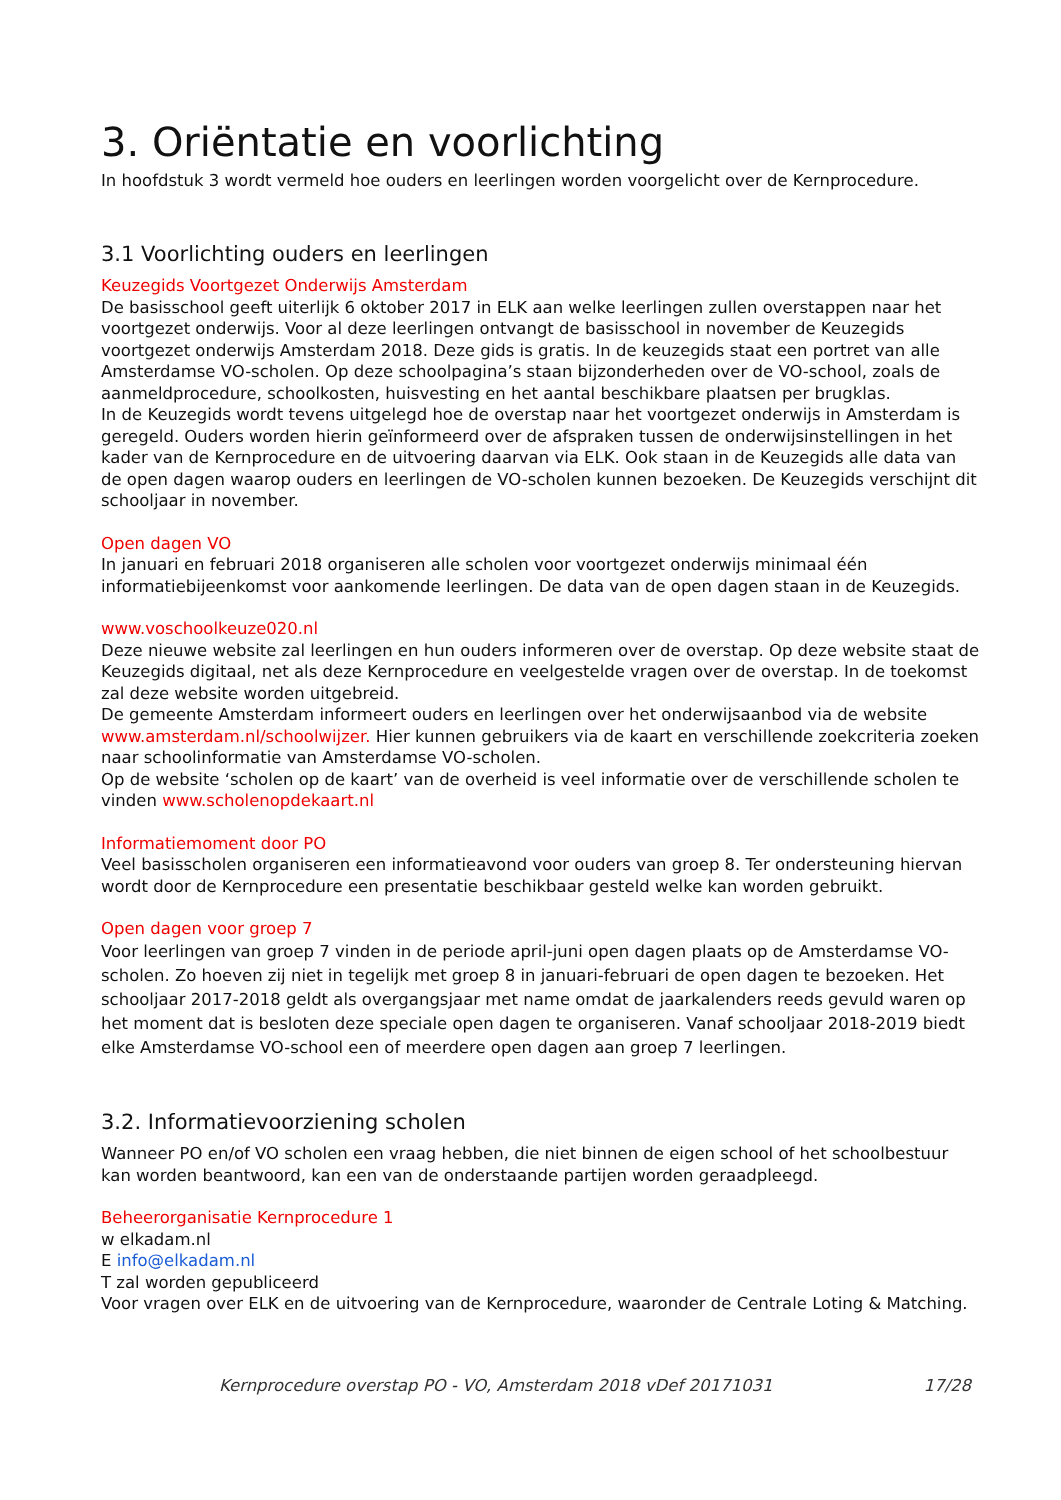3. Oriëntatie en voorlichting
In hoofdstuk 3 wordt vermeld hoe ouders en leerlingen worden voorgelicht over de Kernprocedure.
3.1 Voorlichting ouders en leerlingen
Keuzegids Voortgezet Onderwijs Amsterdam
De basisschool geeft uiterlijk 6 oktober 2017 in ELK aan welke leerlingen zullen overstappen naar het voortgezet onderwijs. Voor al deze leerlingen ontvangt de basisschool in november de Keuzegids voortgezet onderwijs Amsterdam 2018. Deze gids is gratis. In de keuzegids staat een portret van alle Amsterdamse VO-scholen. Op deze schoolpagina’s staan bijzonderheden over de VO-school, zoals de aanmeldprocedure, schoolkosten, huisvesting en het aantal beschikbare plaatsen per brugklas.
In de Keuzegids wordt tevens uitgelegd hoe de overstap naar het voortgezet onderwijs in Amsterdam is geregeld. Ouders worden hierin geïnformeerd over de afspraken tussen de onderwijsinstellingen in het kader van de Kernprocedure en de uitvoering daarvan via ELK. Ook staan in de Keuzegids alle data van de open dagen waarop ouders en leerlingen de VO-scholen kunnen bezoeken. De Keuzegids verschijnt dit schooljaar in november.
Open dagen VO
In januari en februari 2018 organiseren alle scholen voor voortgezet onderwijs minimaal één informatiebijeenkomst voor aankomende leerlingen. De data van de open dagen staan in de Keuzegids.
www.voschoolkeuze020.nl
Deze nieuwe website zal leerlingen en hun ouders informeren over de overstap. Op deze website staat de Keuzegids digitaal, net als deze Kernprocedure en veelgestelde vragen over de overstap. In de toekomst zal deze website worden uitgebreid.
De gemeente Amsterdam informeert ouders en leerlingen over het onderwijsaanbod via de website www.amsterdam.nl/schoolwijzer. Hier kunnen gebruikers via de kaart en verschillende zoekcriteria zoeken naar schoolinformatie van Amsterdamse VO-scholen.
Op de website ‘scholen op de kaart’ van de overheid is veel informatie over de verschillende scholen te vinden www.scholenopdekaart.nl
Informatiemoment door PO
Veel basisscholen organiseren een informatieavond voor ouders van groep 8. Ter ondersteuning hiervan wordt door de Kernprocedure een presentatie beschikbaar gesteld welke kan worden gebruikt.
Open dagen voor groep 7
Voor leerlingen van groep 7 vinden in de periode april-juni open dagen plaats op de Amsterdamse VO-scholen. Zo hoeven zij niet in tegelijk met groep 8 in januari-februari de open dagen te bezoeken. Het schooljaar 2017-2018 geldt als overgangsjaar met name omdat de jaarkalenders reeds gevuld waren op het moment dat is besloten deze speciale open dagen te organiseren. Vanaf schooljaar 2018-2019 biedt elke Amsterdamse VO-school een of meerdere open dagen aan groep 7 leerlingen.
3.2. Informatievoorziening scholen
Wanneer PO en/of VO scholen een vraag hebben, die niet binnen de eigen school of het schoolbestuur kan worden beantwoord, kan een van de onderstaande partijen worden geraadpleegd.
Beheerorganisatie Kernprocedure 1
w elkadam.nl
E info@elkadam.nl
T zal worden gepubliceerd
Voor vragen over ELK en de uitvoering van de Kernprocedure, waaronder de Centrale Loting & Matching.
Kernprocedure overstap PO - VO, Amsterdam 2018 vDef 20171031 17/28